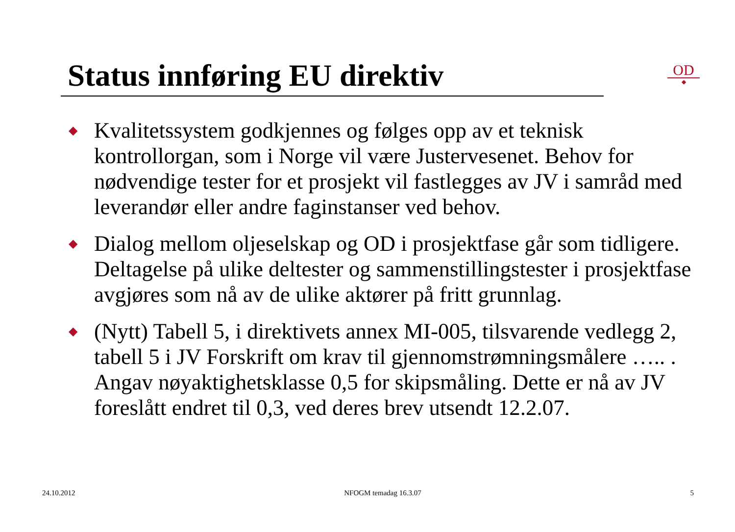Status innføring EU direktiv
OD
◆
◆ Kvalitetssystem godkjennes og følges opp av et teknisk kontrollorgan, som i Norge vil være Justervesenet. Behov for nødvendige tester for et prosjekt vil fastlegges av JV i samråd med leverandør eller andre faginstanser ved behov.
◆ Dialog mellom oljeselskap og OD i prosjektfase går som tidligere. Deltagelse på ulike deltester og sammenstillingstester i prosjektfase avgjøres som nå av de ulike aktører på fritt grunnlag.
◆ (Nytt) Tabell 5, i direktivets annex MI-005, tilsvarende vedlegg 2, tabell 5 i JV Forskrift om krav til gjennomstrømningsmålere ….. . Angav nøyaktighetsklasse 0,5 for skipsmåling. Dette er nå av JV foreslått endret til 0,3, ved deres brev utsendt 12.2.07.
24.10.2012 NFOGM temadag 16.3.07 5